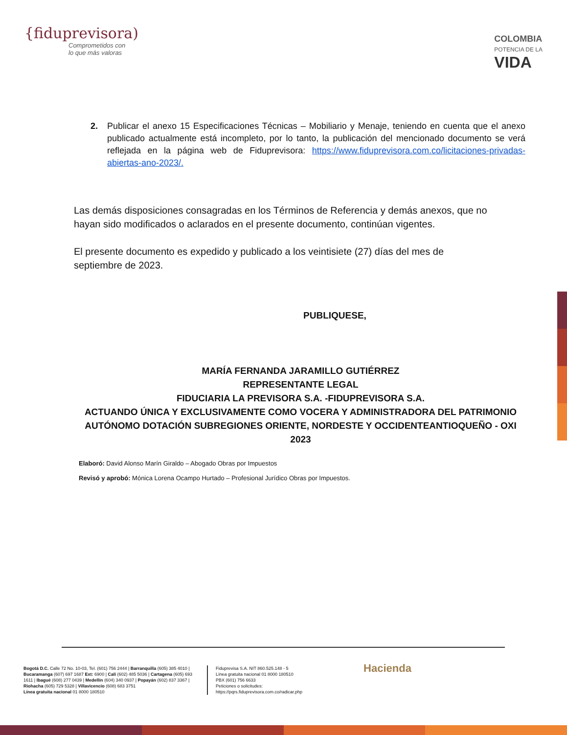{fiduprevisora)
Comprometidos con
lo que más valoras
COLOMBIA
POTENCIA DE LA
VIDA
2. Publicar el anexo 15 Especificaciones Técnicas – Mobiliario y Menaje, teniendo en cuenta que el anexo publicado actualmente está incompleto, por lo tanto, la publicación del mencionado documento se verá reflejada en la página web de Fiduprevisora: https://www.fiduprevisora.com.co/licitaciones-privadas-abiertas-ano-2023/.
Las demás disposiciones consagradas en los Términos de Referencia y demás anexos, que no hayan sido modificados o aclarados en el presente documento, continúan vigentes.
El presente documento es expedido y publicado a los veintisiete (27) días del mes de septiembre de 2023.
PUBLIQUESE,
MARÍA FERNANDA JARAMILLO GUTIÉRREZ
REPRESENTANTE LEGAL
FIDUCIARIA LA PREVISORA S.A. -FIDUPREVISORA S.A.
ACTUANDO ÚNICA Y EXCLUSIVAMENTE COMO VOCERA Y ADMINISTRADORA DEL PATRIMONIO AUTÓNOMO DOTACIÓN SUBREGIONES ORIENTE, NORDESTE Y OCCIDENTEANTIOQUEÑO - OXI 2023
Elaboró: David Alonso Marín Giraldo – Abogado Obras por Impuestos
Revisó y aprobó: Mónica Lorena Ocampo Hurtado – Profesional Jurídico Obras por Impuestos.
Bogotá D.C. Calle 72 No. 10-03, Tel. (601) 756 2444 | Barranquilla (605) 385 4010 | Bucaramanga (607) 697 1687 Ext: 6900 | Cali (602) 485 5036 | Cartagena (605) 693 1611 | Ibagué (608) 277 0439 | Medellín (604) 340 0937 | Popayán (602) 837 3367 | Riohacha (605) 729 5328 | Villavicencio (608) 683 3751
Línea gratuita nacional 01 8000 180510
Fiduprevisa S.A. NIT 860.525.148 - 5
Línea gratuita nacional 01 8000 180510
PBX (601) 756 6633
Peticiones o solicitudes:
https://pqrs.fiduprevisora.com.co/radicar.php
Hacienda